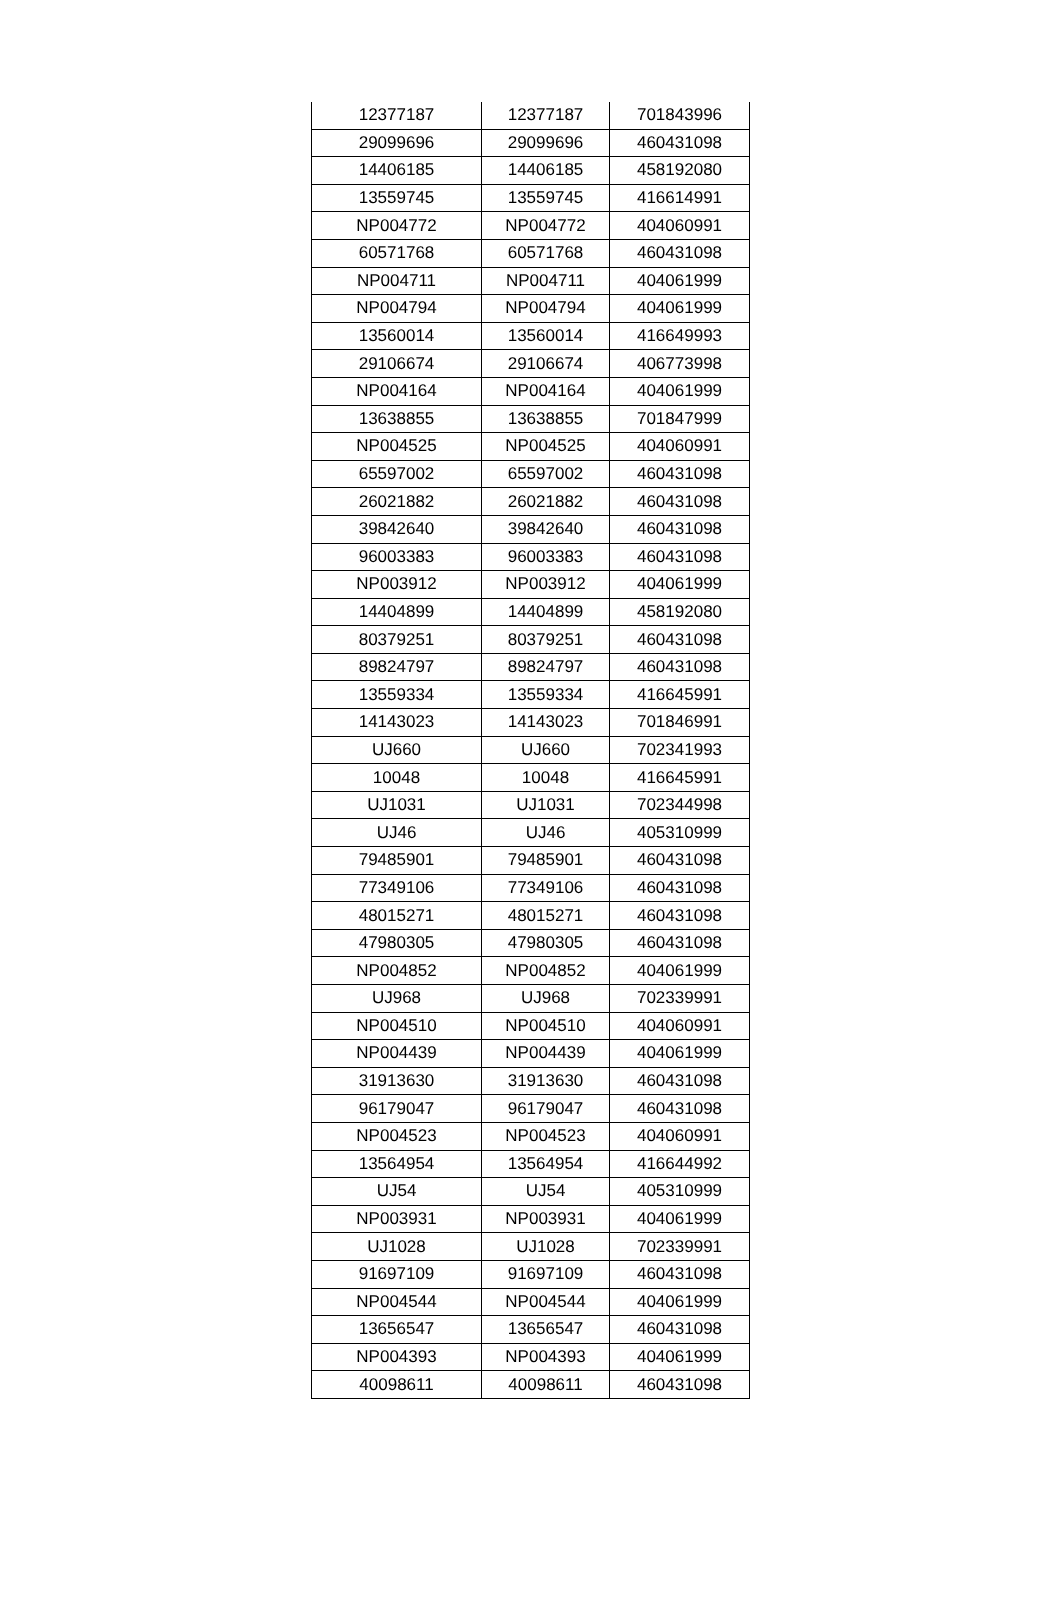| 12377187 | 12377187 | 701843996 |
| 29099696 | 29099696 | 460431098 |
| 14406185 | 14406185 | 458192080 |
| 13559745 | 13559745 | 416614991 |
| NP004772 | NP004772 | 404060991 |
| 60571768 | 60571768 | 460431098 |
| NP004711 | NP004711 | 404061999 |
| NP004794 | NP004794 | 404061999 |
| 13560014 | 13560014 | 416649993 |
| 29106674 | 29106674 | 406773998 |
| NP004164 | NP004164 | 404061999 |
| 13638855 | 13638855 | 701847999 |
| NP004525 | NP004525 | 404060991 |
| 65597002 | 65597002 | 460431098 |
| 26021882 | 26021882 | 460431098 |
| 39842640 | 39842640 | 460431098 |
| 96003383 | 96003383 | 460431098 |
| NP003912 | NP003912 | 404061999 |
| 14404899 | 14404899 | 458192080 |
| 80379251 | 80379251 | 460431098 |
| 89824797 | 89824797 | 460431098 |
| 13559334 | 13559334 | 416645991 |
| 14143023 | 14143023 | 701846991 |
| UJ660 | UJ660 | 702341993 |
| 10048 | 10048 | 416645991 |
| UJ1031 | UJ1031 | 702344998 |
| UJ46 | UJ46 | 405310999 |
| 79485901 | 79485901 | 460431098 |
| 77349106 | 77349106 | 460431098 |
| 48015271 | 48015271 | 460431098 |
| 47980305 | 47980305 | 460431098 |
| NP004852 | NP004852 | 404061999 |
| UJ968 | UJ968 | 702339991 |
| NP004510 | NP004510 | 404060991 |
| NP004439 | NP004439 | 404061999 |
| 31913630 | 31913630 | 460431098 |
| 96179047 | 96179047 | 460431098 |
| NP004523 | NP004523 | 404060991 |
| 13564954 | 13564954 | 416644992 |
| UJ54 | UJ54 | 405310999 |
| NP003931 | NP003931 | 404061999 |
| UJ1028 | UJ1028 | 702339991 |
| 91697109 | 91697109 | 460431098 |
| NP004544 | NP004544 | 404061999 |
| 13656547 | 13656547 | 460431098 |
| NP004393 | NP004393 | 404061999 |
| 40098611 | 40098611 | 460431098 |